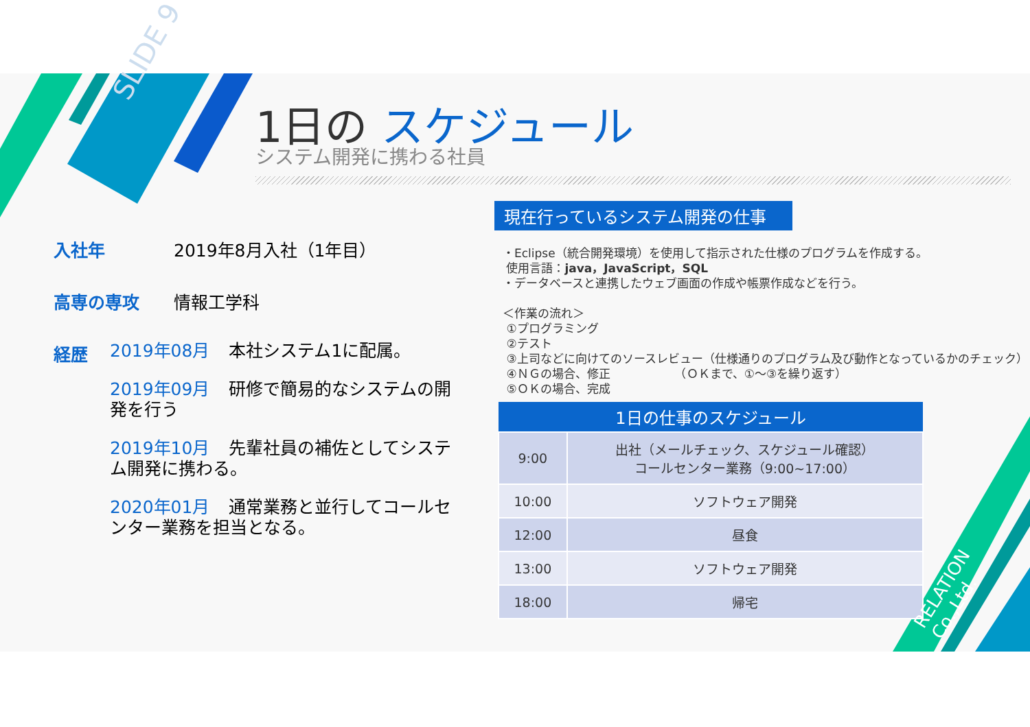SLIDE 9 1日の スケジュール
システム開発に携わる社員
入社年 2019年8月入社（1年目）
高専の専攻 情報工学科
経歴
2019年08月 本社システム1に配属。
2019年09月 研修で簡易的なシステムの開発を行う
2019年10月 先輩社員の補佐としてシステム開発に携わる。
2020年01月 通常業務と並行してコールセンター業務を担当となる。
現在行っているシステム開発の仕事
・Eclipse（統合開発環境）を使用して指示された仕様のプログラムを作成する。
使用言語：java，JavaScript，SQL
・データベースと連携したウェブ画面の作成や帳票作成などを行う。
＜作業の流れ＞
①プログラミング
②テスト
③上司などに向けてのソースレビュー（仕様通りのプログラム及び動作となっているかのチェック）
④ＮＧの場合、修正　　　　　　（ＯＫまで、①～③を繰り返す）
⑤ＯＫの場合、完成
| 1日の仕事のスケジュール | |
| --- | --- |
| 9:00 | 出社（メールチェック、スケジュール確認） コールセンター業務（9:00~17:00） |
| 10:00 | ソフトウェア開発 |
| 12:00 | 昼食 |
| 13:00 | ソフトウェア開発 |
| 18:00 | 帰宅 |
RELATION Co.,Ltd.